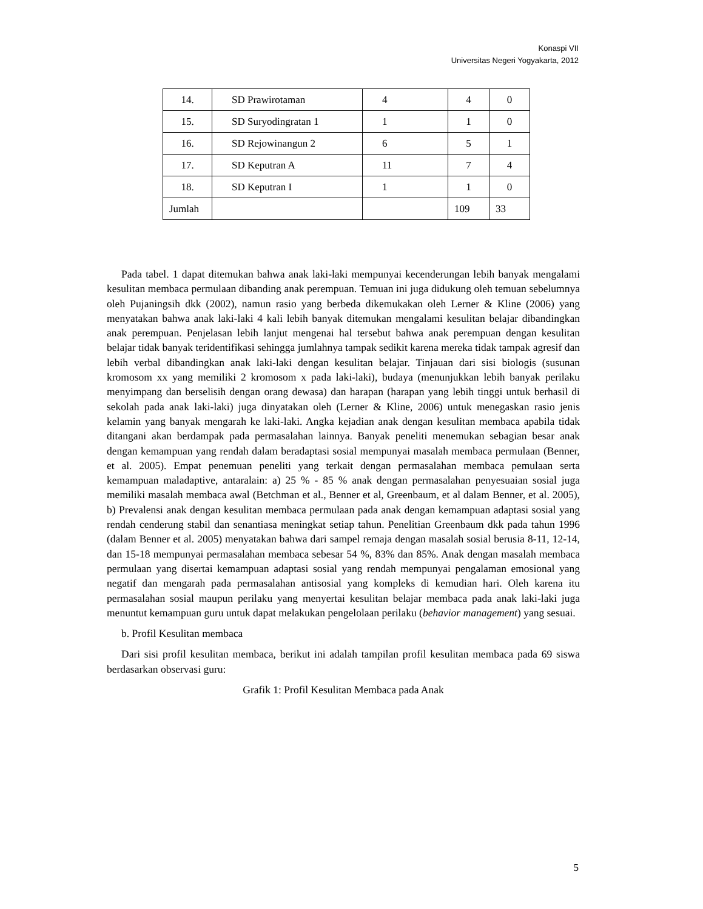Konaspi VII
Universitas Negeri Yogyakarta, 2012
| 14. | SD Prawirotaman | 4 | 4 | 0 |
| 15. | SD Suryodingratan 1 | 1 | 1 | 0 |
| 16. | SD Rejowinangun 2 | 6 | 5 | 1 |
| 17. | SD Keputran A | 11 | 7 | 4 |
| 18. | SD Keputran I | 1 | 1 | 0 |
| Jumlah | | | 109 | 33 |
Pada tabel. 1 dapat ditemukan bahwa anak laki-laki mempunyai kecenderungan lebih banyak mengalami kesulitan membaca permulaan dibanding anak perempuan. Temuan ini juga didukung oleh temuan sebelumnya oleh Pujaningsih dkk (2002), namun rasio yang berbeda dikemukakan oleh Lerner & Kline (2006) yang menyatakan bahwa anak laki-laki 4 kali lebih banyak ditemukan mengalami kesulitan belajar dibandingkan anak perempuan. Penjelasan lebih lanjut mengenai hal tersebut bahwa anak perempuan dengan kesulitan belajar tidak banyak teridentifikasi sehingga jumlahnya tampak sedikit karena mereka tidak tampak agresif dan lebih verbal dibandingkan anak laki-laki dengan kesulitan belajar. Tinjauan dari sisi biologis (susunan kromosom xx yang memiliki 2 kromosom x pada laki-laki), budaya (menunjukkan lebih banyak perilaku menyimpang dan berselisih dengan orang dewasa) dan harapan (harapan yang lebih tinggi untuk berhasil di sekolah pada anak laki-laki) juga dinyatakan oleh (Lerner & Kline, 2006) untuk menegaskan rasio jenis kelamin yang banyak mengarah ke laki-laki. Angka kejadian anak dengan kesulitan membaca apabila tidak ditangani akan berdampak pada permasalahan lainnya. Banyak peneliti menemukan sebagian besar anak dengan kemampuan yang rendah dalam beradaptasi sosial mempunyai masalah membaca permulaan (Benner, et al. 2005). Empat penemuan peneliti yang terkait dengan permasalahan membaca pemulaan serta kemampuan maladaptive, antaralain: a) 25 % - 85 % anak dengan permasalahan penyesuaian sosial juga memiliki masalah membaca awal (Betchman et al., Benner et al, Greenbaum, et al dalam Benner, et al. 2005), b) Prevalensi anak dengan kesulitan membaca permulaan pada anak dengan kemampuan adaptasi sosial yang rendah cenderung stabil dan senantiasa meningkat setiap tahun. Penelitian Greenbaum dkk pada tahun 1996 (dalam Benner et al. 2005) menyatakan bahwa dari sampel remaja dengan masalah sosial berusia 8-11, 12-14, dan 15-18 mempunyai permasalahan membaca sebesar 54 %, 83% dan 85%. Anak dengan masalah membaca permulaan yang disertai kemampuan adaptasi sosial yang rendah mempunyai pengalaman emosional yang negatif dan mengarah pada permasalahan antisosial yang kompleks di kemudian hari. Oleh karena itu permasalahan sosial maupun perilaku yang menyertai kesulitan belajar membaca pada anak laki-laki juga menuntut kemampuan guru untuk dapat melakukan pengelolaan perilaku (behavior management) yang sesuai.
b. Profil Kesulitan membaca
Dari sisi profil kesulitan membaca, berikut ini adalah tampilan profil kesulitan membaca pada 69 siswa berdasarkan observasi guru:
Grafik 1: Profil Kesulitan Membaca pada Anak
5